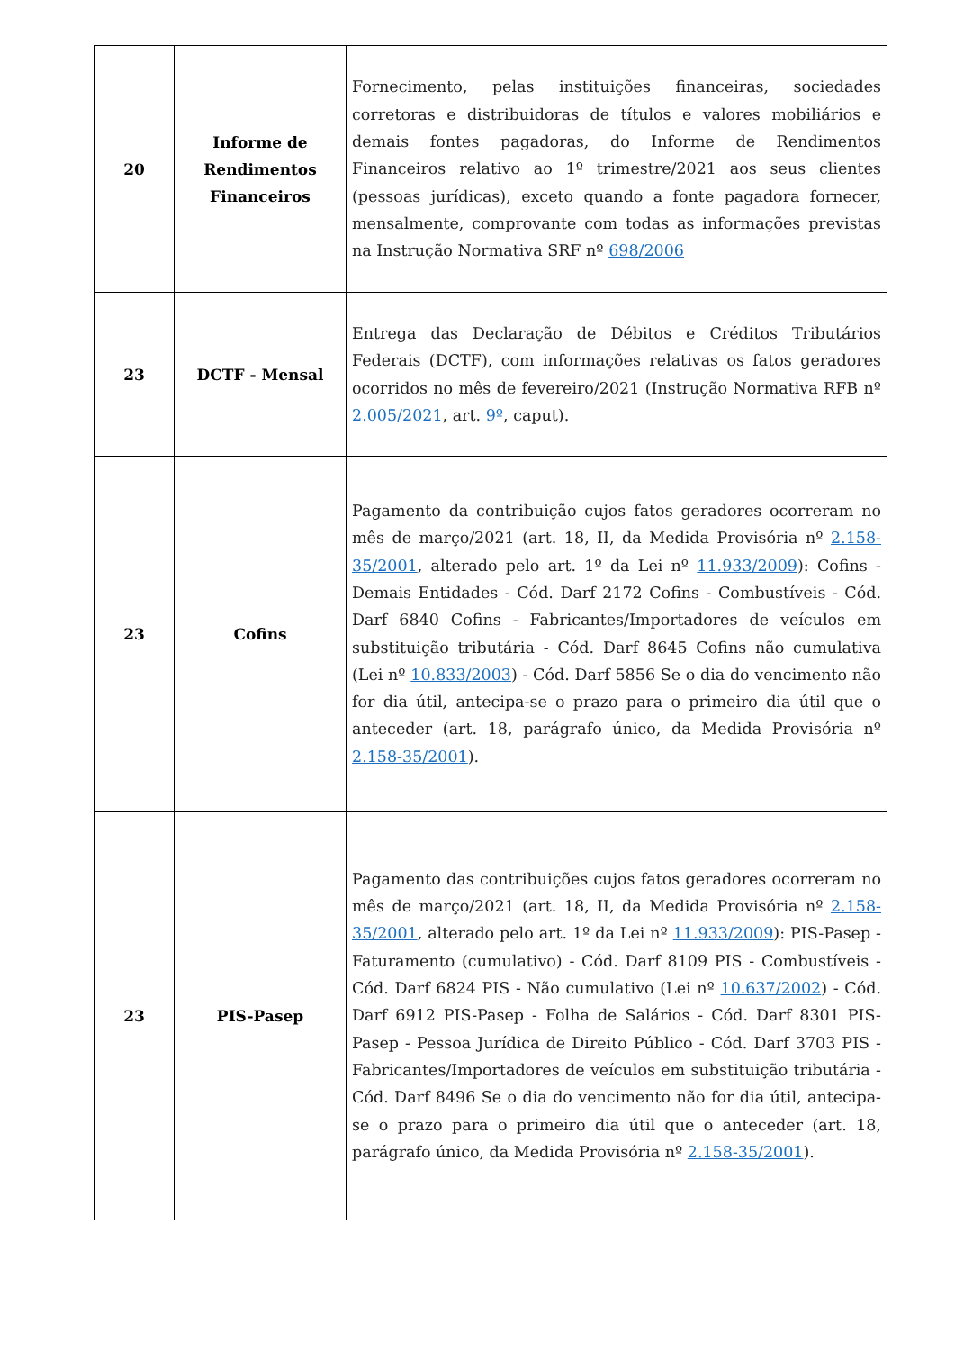| 20 | Informe de Rendimentos Financeiros | Fornecimento, pelas instituições financeiras, sociedades corretoras e distribuidoras de títulos e valores mobiliários e demais fontes pagadoras, do Informe de Rendimentos Financeiros relativo ao 1º trimestre/2021 aos seus clientes (pessoas jurídicas), exceto quando a fonte pagadora fornecer, mensalmente, comprovante com todas as informações previstas na Instrução Normativa SRF nº 698/2006 |
| 23 | DCTF - Mensal | Entrega das Declaração de Débitos e Créditos Tributários Federais (DCTF), com informações relativas os fatos geradores ocorridos no mês de fevereiro/2021 (Instrução Normativa RFB nº 2.005/2021 , art. 9º , caput). |
| 23 | Cofins | Pagamento da contribuição cujos fatos geradores ocorreram no mês de março/2021 (art. 18, II, da Medida Provisória nº 2.158-35/2001 , alterado pelo art. 1º da Lei nº 11.933/2009 ): Cofins - Demais Entidades - Cód. Darf 2172 Cofins - Combustíveis - Cód. Darf 6840 Cofins - Fabricantes/Importadores de veículos em substituição tributária - Cód. Darf 8645 Cofins não cumulativa (Lei nº 10.833/2003 ) - Cód. Darf 5856 Se o dia do vencimento não for dia útil, antecipa-se o prazo para o primeiro dia útil que o anteceder (art. 18, parágrafo único, da Medida Provisória nº 2.158-35/2001 ). |
| 23 | PIS-Pasep | Pagamento das contribuições cujos fatos geradores ocorreram no mês de março/2021 (art. 18, II, da Medida Provisória nº 2.158-35/2001 , alterado pelo art. 1º da Lei nº 11.933/2009 ): PIS-Pasep - Faturamento (cumulativo) - Cód. Darf 8109 PIS - Combustíveis - Cód. Darf 6824 PIS - Não cumulativo (Lei nº 10.637/2002 ) - Cód. Darf 6912 PIS-Pasep - Folha de Salários - Cód. Darf 8301 PIS-Pasep - Pessoa Jurídica de Direito Público - Cód. Darf 3703 PIS - Fabricantes/Importadores de veículos em substituição tributária - Cód. Darf 8496 Se o dia do vencimento não for dia útil, antecipa-se o prazo para o primeiro dia útil que o anteceder (art. 18, parágrafo único, da Medida Provisória nº 2.158-35/2001 ). |